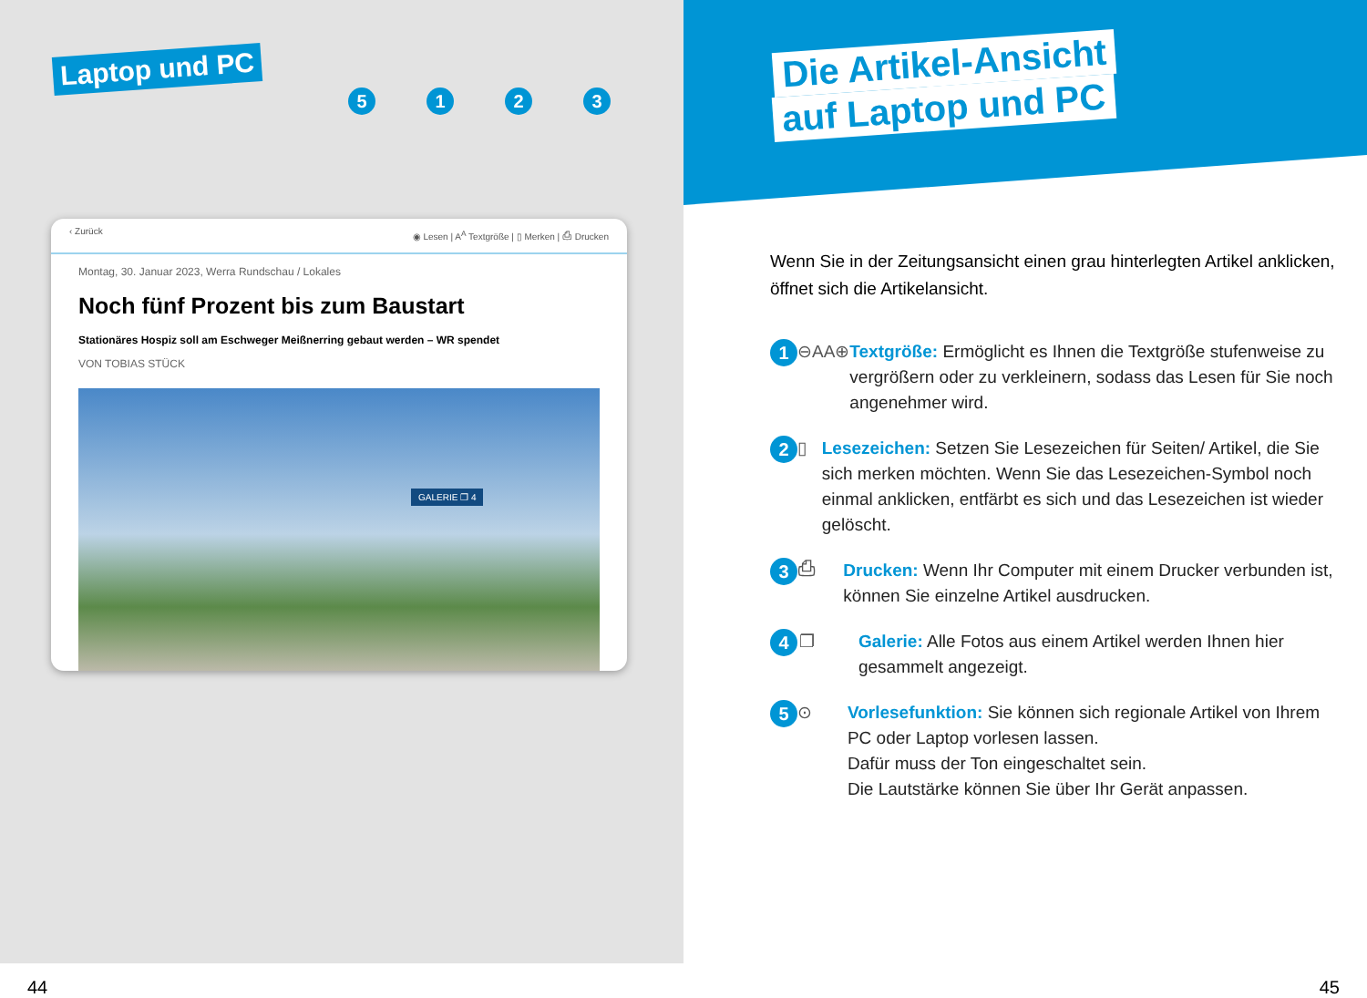Laptop und PC
5123
‹ Zurück ◉ Lesen | A<sup>A</sup> Textgröße | ▯ Merken | ⎙ Drucken
Montag, 30. Januar 2023, Werra Rundschau / Lokales
Noch fünf Prozent bis zum Baustart
Stationäres Hospiz soll am Eschweger Meißnerring gebaut werden – WR spendet
VON TOBIAS STÜCK
GALERIE ❐ 4
44
Die Artikel-Ansicht
auf Laptop und PC
Wenn Sie in der Zeitungsansicht einen grau hinterlegten Artikel anklicken, öffnet sich die Artikelansicht.
1 ⊖AA⊕ Textgröße: Ermöglicht es Ihnen die Textgröße stufenweise zu vergrößern oder zu verkleinern, sodass das Lesen für Sie noch angenehmer wird.
2 ▯ Lesezeichen: Setzen Sie Lesezeichen für Seiten/ Artikel, die Sie sich merken möchten. Wenn Sie das Lesezeichen-Symbol noch einmal anklicken, entfärbt es sich und das Lesezeichen ist wieder gelöscht.
3 ⎙ Drucken: Wenn Ihr Computer mit einem Drucker verbunden ist, können Sie einzelne Artikel ausdrucken.
4 ❐ Galerie: Alle Fotos aus einem Artikel werden Ihnen hier gesammelt angezeigt.
5 ⊙ Vorlesefunktion: Sie können sich regionale Artikel von Ihrem PC oder Laptop vorlesen lassen.
Dafür muss der Ton eingeschaltet sein.
Die Lautstärke können Sie über Ihr Gerät anpassen.
45